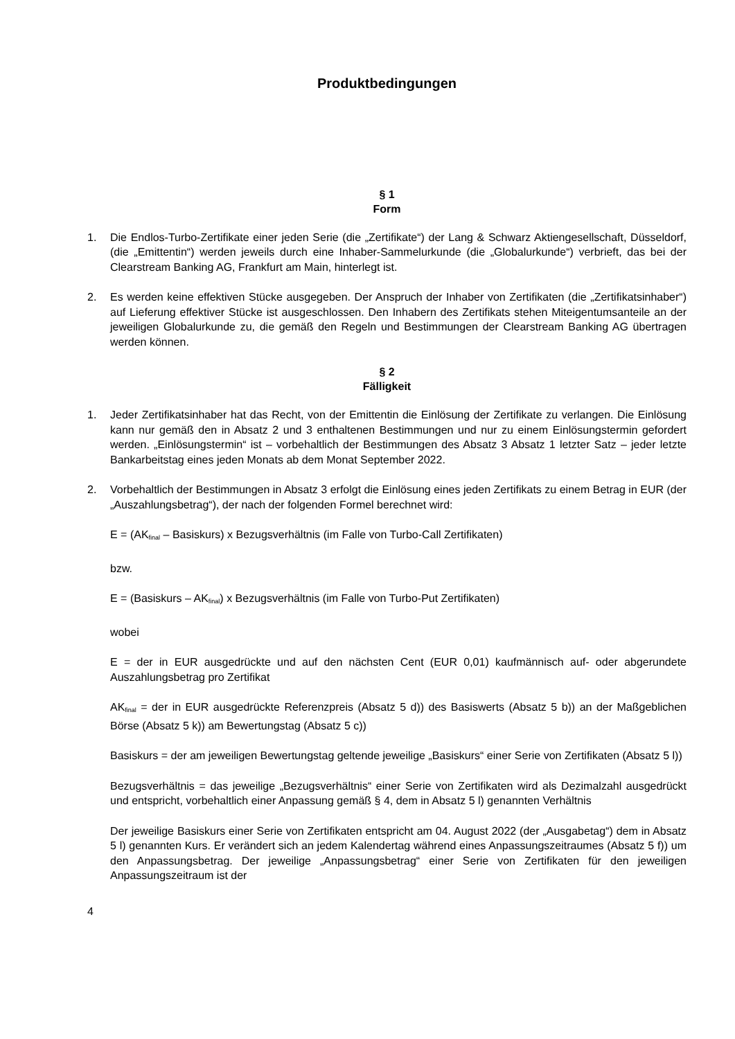Produktbedingungen
§ 1
Form
1. Die Endlos-Turbo-Zertifikate einer jeden Serie (die „Zertifikate“) der Lang & Schwarz Aktiengesellschaft, Düsseldorf, (die „Emittentin“) werden jeweils durch eine Inhaber-Sammelurkunde (die „Globalurkunde“) verbrieft, das bei der Clearstream Banking AG, Frankfurt am Main, hinterlegt ist.
2. Es werden keine effektiven Stücke ausgegeben. Der Anspruch der Inhaber von Zertifikaten (die „Zertifikatsinhaber“) auf Lieferung effektiver Stücke ist ausgeschlossen. Den Inhabern des Zertifikats stehen Miteigentumsanteile an der jeweiligen Globalurkunde zu, die gemäß den Regeln und Bestimmungen der Clearstream Banking AG übertragen werden können.
§ 2
Fälligkeit
1. Jeder Zertifikatsinhaber hat das Recht, von der Emittentin die Einlösung der Zertifikate zu verlangen. Die Einlösung kann nur gemäß den in Absatz 2 und 3 enthaltenen Bestimmungen und nur zu einem Einlösungstermin gefordert werden. „Einlösungstermin“ ist – vorbehaltlich der Bestimmungen des Absatz 3 Absatz 1 letzter Satz – jeder letzte Bankarbeitstag eines jeden Monats ab dem Monat September 2022.
2. Vorbehaltlich der Bestimmungen in Absatz 3 erfolgt die Einlösung eines jeden Zertifikats zu einem Betrag in EUR (der „Auszahlungsbetrag“), der nach der folgenden Formel berechnet wird:
E = (AK<sub>final</sub> – Basiskurs) x Bezugsverhältnis (im Falle von Turbo-Call Zertifikaten)
bzw.
E = (Basiskurs – AK<sub>final</sub>) x Bezugsverhältnis (im Falle von Turbo-Put Zertifikaten)
wobei
E = der in EUR ausgedrückte und auf den nächsten Cent (EUR 0,01) kaufmännisch auf- oder abgerundete Auszahlungsbetrag pro Zertifikat
AK<sub>final</sub> = der in EUR ausgedrückte Referenzpreis (Absatz 5 d)) des Basiswerts (Absatz 5 b)) an der Maßgeblichen Börse (Absatz 5 k)) am Bewertungstag (Absatz 5 c))
Basiskurs = der am jeweiligen Bewertungstag geltende jeweilige „Basiskurs“ einer Serie von Zertifikaten (Absatz 5 l))
Bezugsverhältnis = das jeweilige „Bezugsverhältnis“ einer Serie von Zertifikaten wird als Dezimalzahl ausgedrückt und entspricht, vorbehaltlich einer Anpassung gemäß § 4, dem in Absatz 5 l) genannten Verhältnis
Der jeweilige Basiskurs einer Serie von Zertifikaten entspricht am 04. August 2022 (der „Ausgabetag“) dem in Absatz 5 l) genannten Kurs. Er verändert sich an jedem Kalendertag während eines Anpassungszeitraumes (Absatz 5 f)) um den Anpassungsbetrag. Der jeweilige „Anpassungsbetrag“ einer Serie von Zertifikaten für den jeweiligen Anpassungszeitraum ist der
4